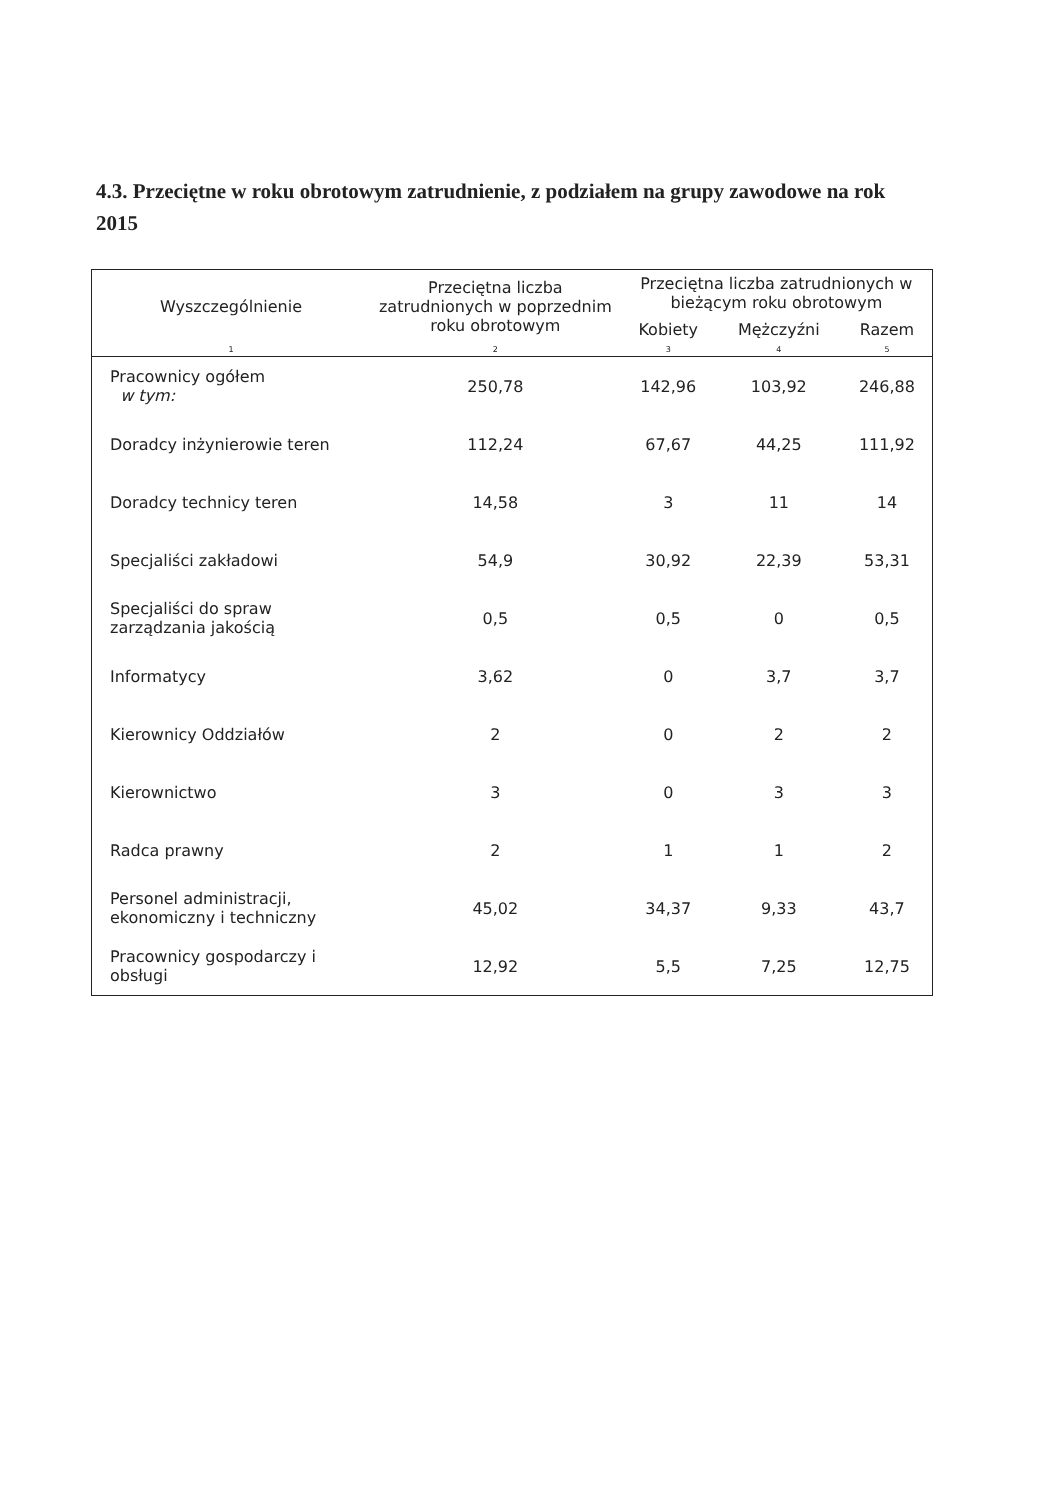4.3. Przeciętne w roku obrotowym zatrudnienie, z podziałem na grupy zawodowe na rok 2015
| Wyszczególnienie | Przeciętna liczba zatrudnionych w poprzednim roku obrotowym | Przeciętna liczba zatrudnionych w bieżącym roku obrotowym | | |
| --- | --- | --- | --- | --- |
| | | Kobiety | Mężczyźni | Razem |
| 1 | 2 | 3 | 4 | 5 |
| Pracownicy ogółem w tym: | 250,78 | 142,96 | 103,92 | 246,88 |
| Doradcy inżynierowie teren | 112,24 | 67,67 | 44,25 | 111,92 |
| Doradcy technicy teren | 14,58 | 3 | 11 | 14 |
| Specjaliści zakładowi | 54,9 | 30,92 | 22,39 | 53,31 |
| Specjaliści do spraw zarządzania jakością | 0,5 | 0,5 | 0 | 0,5 |
| Informatycy | 3,62 | 0 | 3,7 | 3,7 |
| Kierownicy Oddziałów | 2 | 0 | 2 | 2 |
| Kierownictwo | 3 | 0 | 3 | 3 |
| Radca prawny | 2 | 1 | 1 | 2 |
| Personel administracji, ekonomiczny i techniczny | 45,02 | 34,37 | 9,33 | 43,7 |
| Pracownicy gospodarczy i obsługi | 12,92 | 5,5 | 7,25 | 12,75 |